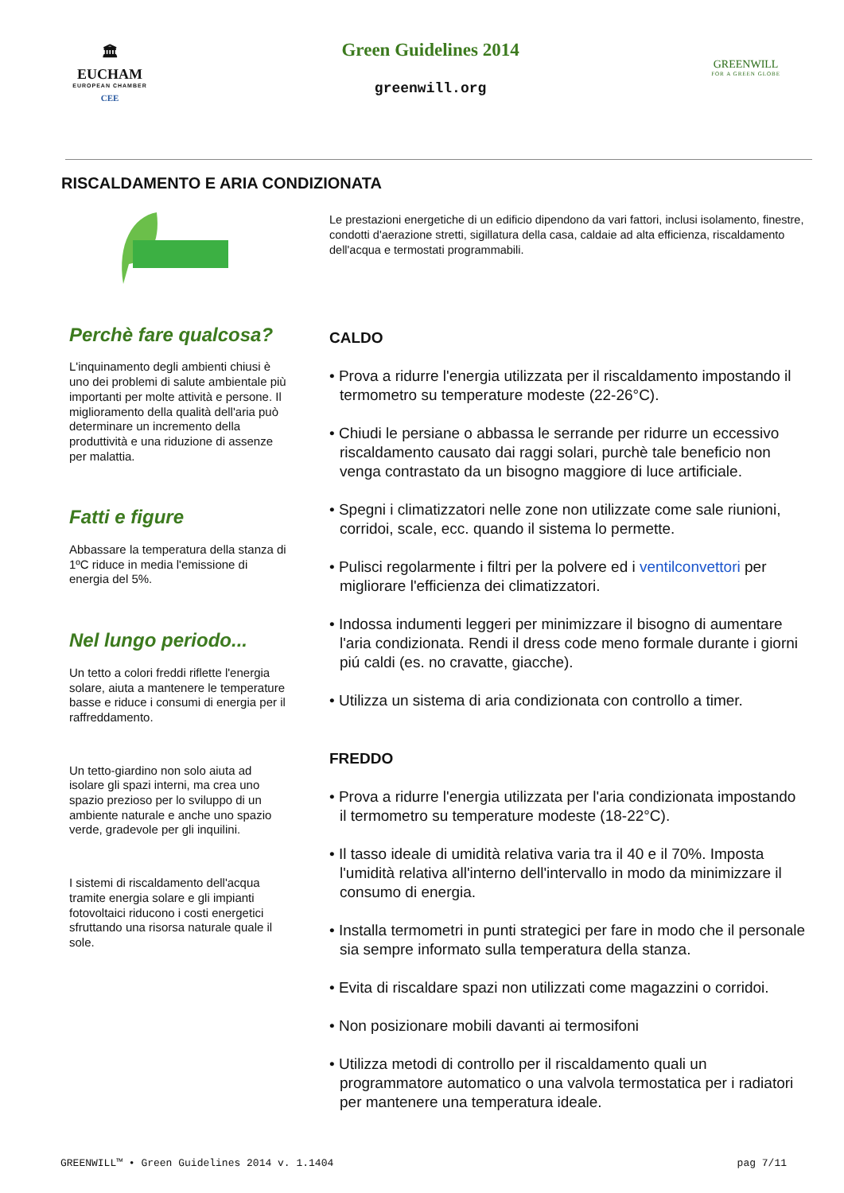🏛
EUCHAM
EUROPEAN CHAMBER
CEE
Green Guidelines 2014
greenwill.org
GREENWILL
FOR A GREEN GLOBE
RISCALDAMENTO E ARIA CONDIZIONATA
Perchè fare qualcosa?
L'inquinamento degli ambienti chiusi è uno dei problemi di salute ambientale più importanti per molte attività e persone. Il miglioramento della qualità dell'aria può determinare un incremento della produttività e una riduzione di assenze per malattia.
Fatti e figure
Abbassare la temperatura della stanza di 1ºC riduce in media l'emissione di energia del 5%.
Nel lungo periodo...
Un tetto a colori freddi riflette l'energia solare, aiuta a mantenere le temperature basse e riduce i consumi di energia per il raffreddamento.
Un tetto-giardino non solo aiuta ad isolare gli spazi interni, ma crea uno spazio prezioso per lo sviluppo di un ambiente naturale e anche uno spazio verde, gradevole per gli inquilini.
I sistemi di riscaldamento dell'acqua tramite energia solare e gli impianti fotovoltaici riducono i costi energetici sfruttando una risorsa naturale quale il sole.
Le prestazioni energetiche di un edificio dipendono da vari fattori, inclusi isolamento, finestre, condotti d'aerazione stretti, sigillatura della casa, caldaie ad alta efficienza, riscaldamento dell'acqua e termostati programmabili.
CALDO
• Prova a ridurre l'energia utilizzata per il riscaldamento impostando il termometro su temperature modeste (22-26°C).
• Chiudi le persiane o abbassa le serrande per ridurre un eccessivo riscaldamento causato dai raggi solari, purchè tale beneficio non venga contrastato da un bisogno maggiore di luce artificiale.
• Spegni i climatizzatori nelle zone non utilizzate come sale riunioni, corridoi, scale, ecc. quando il sistema lo permette.
• Pulisci regolarmente i filtri per la polvere ed i ventilconvettori per migliorare l'efficienza dei climatizzatori.
• Indossa indumenti leggeri per minimizzare il bisogno di aumentare l'aria condizionata. Rendi il dress code meno formale durante i giorni piú caldi (es. no cravatte, giacche).
• Utilizza un sistema di aria condizionata con controllo a timer.
FREDDO
• Prova a ridurre l'energia utilizzata per l'aria condizionata impostando il termometro su temperature modeste (18-22°C).
• Il tasso ideale di umidità relativa varia tra il 40 e il 70%. Imposta l'umidità relativa all'interno dell'intervallo in modo da minimizzare il consumo di energia.
• Installa termometri in punti strategici per fare in modo che il personale sia sempre informato sulla temperatura della stanza.
• Evita di riscaldare spazi non utilizzati come magazzini o corridoi.
• Non posizionare mobili davanti ai termosifoni
• Utilizza metodi di controllo per il riscaldamento quali un programmatore automatico o una valvola termostatica per i radiatori per mantenere una temperatura ideale.
GREENWILL™ • Green Guidelines 2014 v. 1.1404 pag 7/11